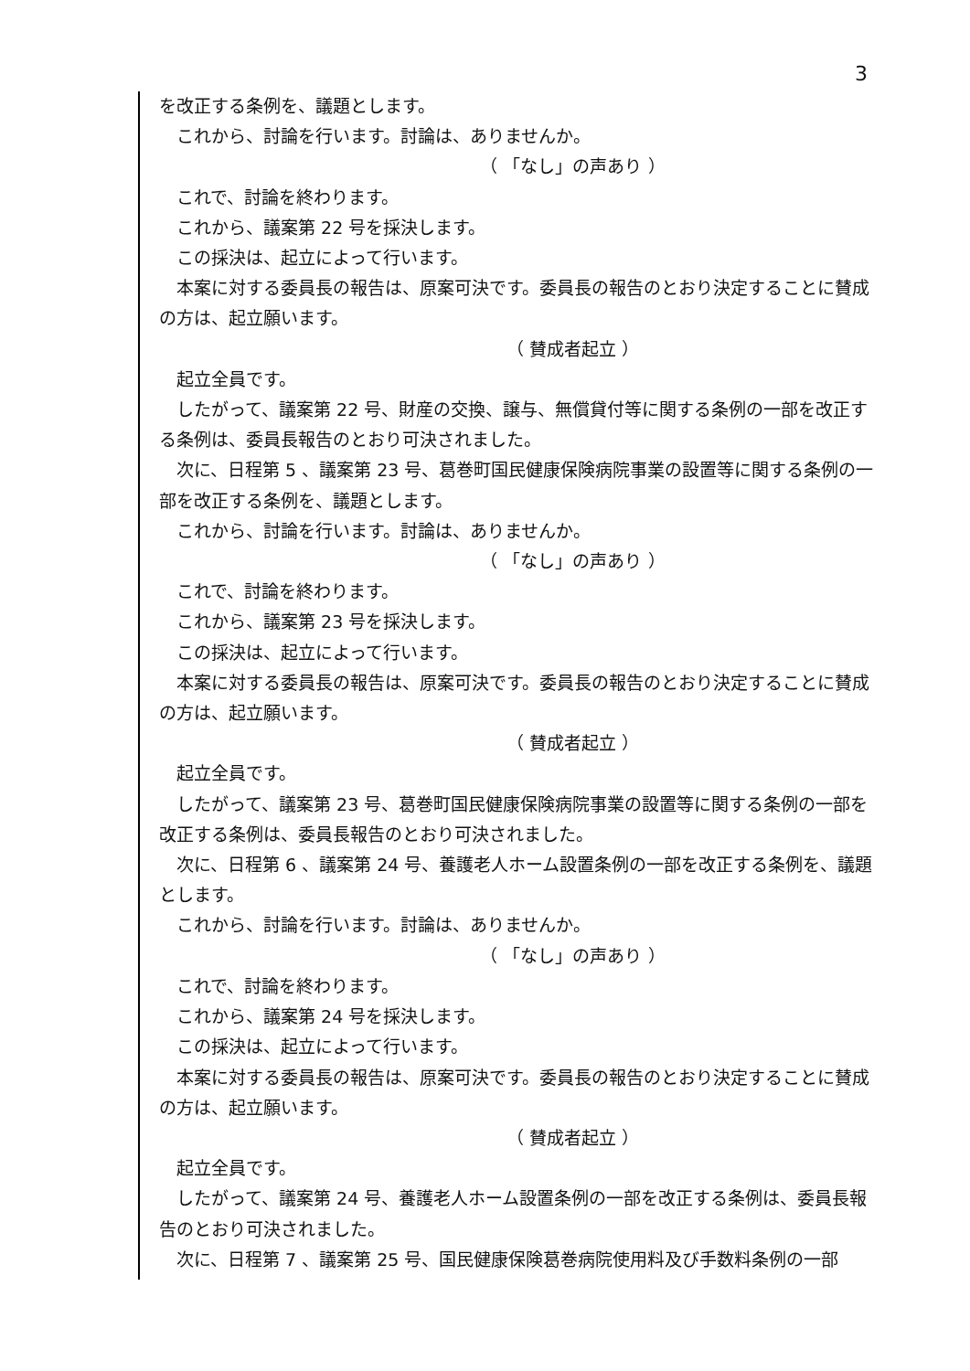3
を改正する条例を、議題とします。
これから、討論を行います。討論は、ありませんか。
（ 「なし」の声あり ）
これで、討論を終わります。
これから、議案第 22 号を採決します。
この採決は、起立によって行います。
本案に対する委員長の報告は、原案可決です。委員長の報告のとおり決定することに賛成の方は、起立願います。
（ 賛成者起立 ）
起立全員です。
したがって、議案第 22 号、財産の交換、譲与、無償貸付等に関する条例の一部を改正する条例は、委員長報告のとおり可決されました。
次に、日程第 5 、議案第 23 号、葛巻町国民健康保険病院事業の設置等に関する条例の一部を改正する条例を、議題とします。
これから、討論を行います。討論は、ありませんか。
（ 「なし」の声あり ）
これで、討論を終わります。
これから、議案第 23 号を採決します。
この採決は、起立によって行います。
本案に対する委員長の報告は、原案可決です。委員長の報告のとおり決定することに賛成の方は、起立願います。
（ 賛成者起立 ）
起立全員です。
したがって、議案第 23 号、葛巻町国民健康保険病院事業の設置等に関する条例の一部を改正する条例は、委員長報告のとおり可決されました。
次に、日程第 6 、議案第 24 号、養護老人ホーム設置条例の一部を改正する条例を、議題とします。
これから、討論を行います。討論は、ありませんか。
（ 「なし」の声あり ）
これで、討論を終わります。
これから、議案第 24 号を採決します。
この採決は、起立によって行います。
本案に対する委員長の報告は、原案可決です。委員長の報告のとおり決定することに賛成の方は、起立願います。
（ 賛成者起立 ）
起立全員です。
したがって、議案第 24 号、養護老人ホーム設置条例の一部を改正する条例は、委員長報告のとおり可決されました。
次に、日程第 7 、議案第 25 号、国民健康保険葛巻病院使用料及び手数料条例の一部